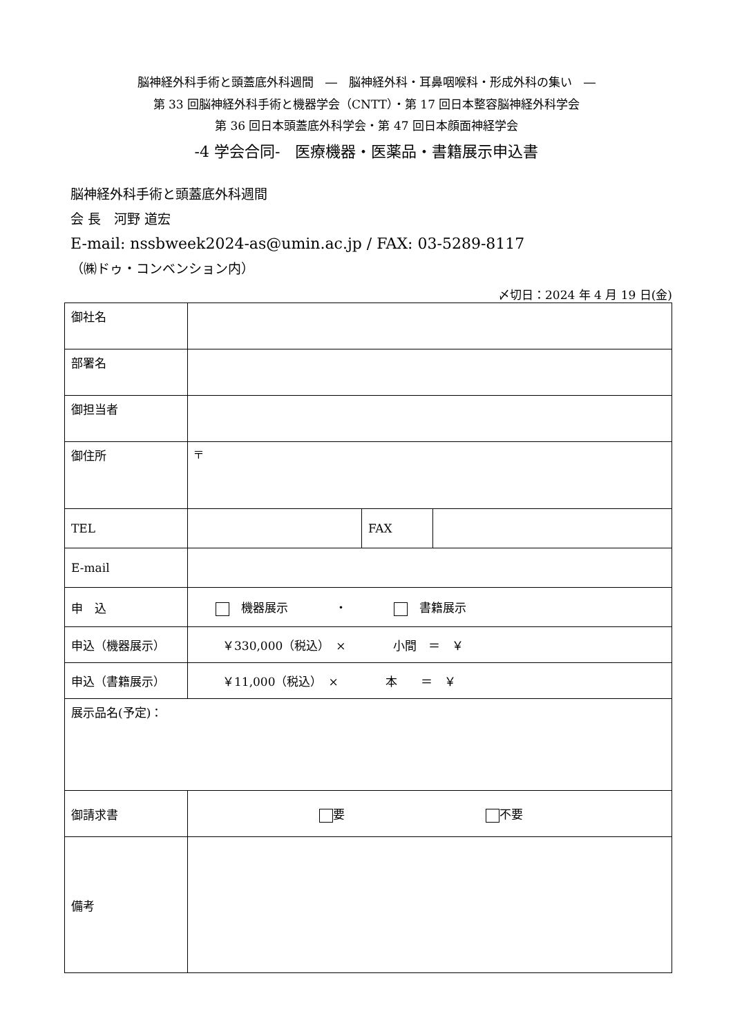脳神経外科手術と頭蓋底外科週間　―　脳神経外科・耳鼻咽喉科・形成外科の集い　―
第 33 回脳神経外科手術と機器学会（CNTT）・第 17 回日本整容脳神経外科学会
第 36 回日本頭蓋底外科学会・第 47 回日本顔面神経学会
-4 学会合同-　医療機器・医薬品・書籍展示申込書
脳神経外科手術と頭蓋底外科週間
会 長　河野 道宏
E-mail: nssbweek2024-as@umin.ac.jp / FAX: 03-5289-8117
（㈱ドゥ・コンベンション内）
〆切日：2024 年 4 月 19 日(金)
| 御社名 | | | |
| 部署名 | | | |
| 御担当者 | | | |
| 御住所 | 〒 | | |
| TEL | | FAX | |
| E-mail | | | |
| 申 込 | 機器展示 ・ 書籍展示 | | |
| 申込（機器展示） | ￥330,000（税込） × 小間 ＝ ￥ | | |
| 申込（書籍展示） | ￥11,000（税込） × 本 ＝ ￥ | | |
| 展示品名(予定)： | | | |
| 御請求書 | 要 不要 | | |
| 備考 | | | |